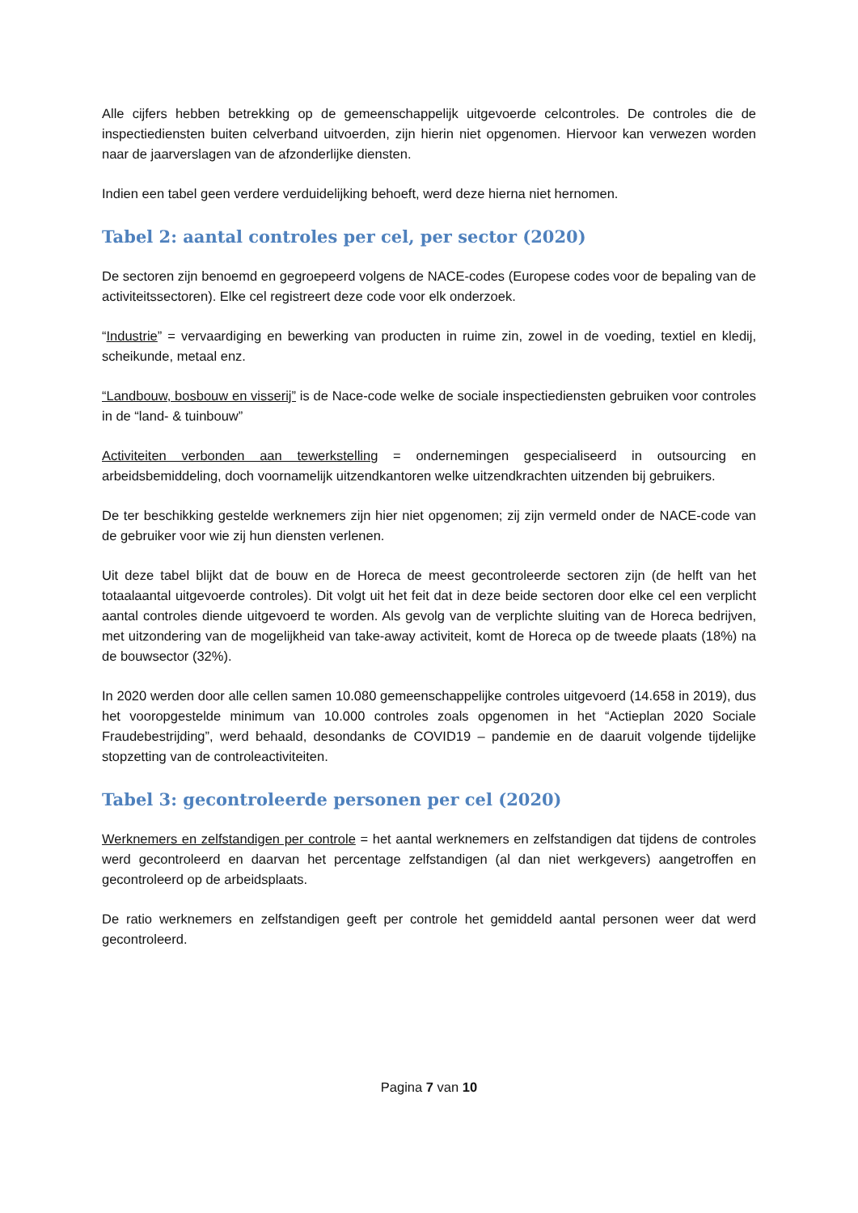Alle cijfers hebben betrekking op de gemeenschappelijk uitgevoerde celcontroles. De controles die de inspectiediensten buiten celverband uitvoerden, zijn hierin niet opgenomen. Hiervoor kan verwezen worden naar de jaarverslagen van de afzonderlijke diensten.
Indien een tabel geen verdere verduidelijking behoeft, werd deze hierna niet hernomen.
Tabel 2: aantal controles per cel, per sector (2020)
De sectoren zijn benoemd en gegroepeerd volgens de NACE-codes (Europese codes voor de bepaling van de activiteitssectoren). Elke cel registreert deze code voor elk onderzoek.
“Industrie” = vervaardiging en bewerking van producten in ruime zin, zowel in de voeding, textiel en kledij, scheikunde, metaal enz.
“Landbouw, bosbouw en visserij” is de Nace-code welke de sociale inspectiediensten gebruiken voor controles in de “land- & tuinbouw”
Activiteiten verbonden aan tewerkstelling = ondernemingen gespecialiseerd in outsourcing en arbeidsbemiddeling, doch voornamelijk uitzendkantoren welke uitzendkrachten uitzenden bij gebruikers.
De ter beschikking gestelde werknemers zijn hier niet opgenomen; zij zijn vermeld onder de NACE-code van de gebruiker voor wie zij hun diensten verlenen.
Uit deze tabel blijkt dat de bouw en de Horeca de meest gecontroleerde sectoren zijn (de helft van het totaalaantal uitgevoerde controles). Dit volgt uit het feit dat in deze beide sectoren door elke cel een verplicht aantal controles diende uitgevoerd te worden. Als gevolg van de verplichte sluiting van de Horeca bedrijven, met uitzondering van de mogelijkheid van take-away activiteit, komt de Horeca op de tweede plaats (18%) na de bouwsector (32%).
In 2020 werden door alle cellen samen 10.080 gemeenschappelijke controles uitgevoerd (14.658 in 2019), dus het vooropgestelde minimum van 10.000 controles zoals opgenomen in het “Actieplan 2020 Sociale Fraudebestrijding”, werd behaald, desondanks de COVID19 – pandemie en de daaruit volgende tijdelijke stopzetting van de controleactiviteiten.
Tabel 3: gecontroleerde personen per cel (2020)
Werknemers en zelfstandigen per controle = het aantal werknemers en zelfstandigen dat tijdens de controles werd gecontroleerd en daarvan het percentage zelfstandigen (al dan niet werkgevers) aangetroffen en gecontroleerd op de arbeidsplaats.
De ratio werknemers en zelfstandigen geeft per controle het gemiddeld aantal personen weer dat werd gecontroleerd.
Pagina 7 van 10